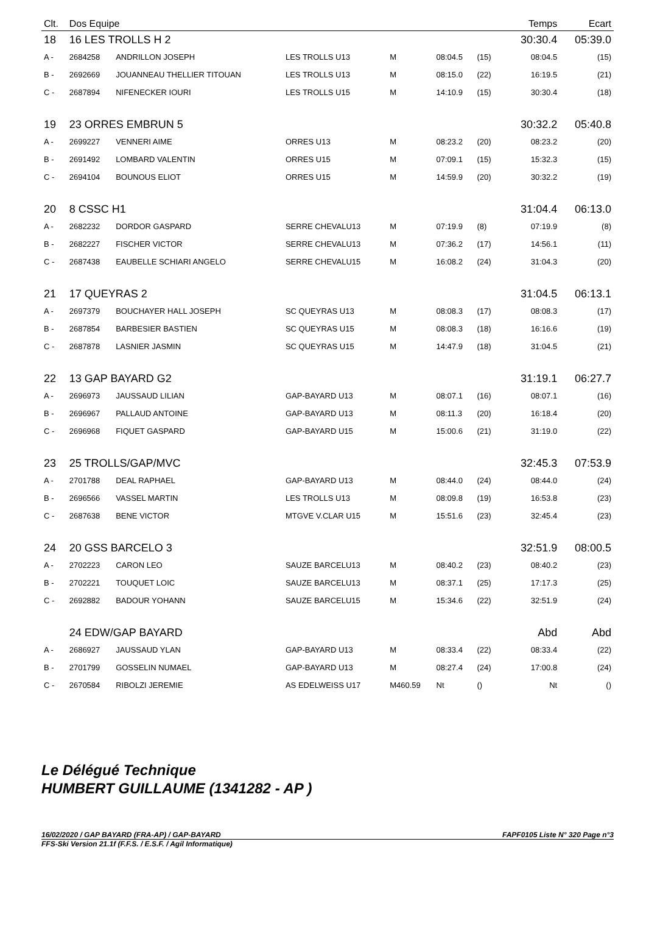| Clt. | Dos Equipe | | | | | | | Temps | Ecart |
| --- | --- | --- | --- | --- | --- | --- | --- | --- | --- |
| 18 | 16 LES TROLLS H 2 | | | | | | | 30:30.4 | 05:39.0 |
| A - | 2684258 | ANDRILLON JOSEPH | LES TROLLS U13 | M | 08:04.5 | (15) | | 08:04.5 | (15) |
| B - | 2692669 | JOUANNEAU THELLIER TITOUAN | LES TROLLS U13 | M | 08:15.0 | (22) | | 16:19.5 | (21) |
| C - | 2687894 | NIFENECKER IOURI | LES TROLLS U15 | M | 14:10.9 | (15) | | 30:30.4 | (18) |
| 19 | 23 ORRES EMBRUN 5 | | | | | | | 30:32.2 | 05:40.8 |
| A - | 2699227 | VENNERI AIME | ORRES U13 | M | 08:23.2 | (20) | | 08:23.2 | (20) |
| B - | 2691492 | LOMBARD VALENTIN | ORRES U15 | M | 07:09.1 | (15) | | 15:32.3 | (15) |
| C - | 2694104 | BOUNOUS ELIOT | ORRES U15 | M | 14:59.9 | (20) | | 30:32.2 | (19) |
| 20 | 8 CSSC H1 | | | | | | | 31:04.4 | 06:13.0 |
| A - | 2682232 | DORDOR GASPARD | SERRE CHEVALU13 | M | 07:19.9 | (8) | | 07:19.9 | (8) |
| B - | 2682227 | FISCHER VICTOR | SERRE CHEVALU13 | M | 07:36.2 | (17) | | 14:56.1 | (11) |
| C - | 2687438 | EAUBELLE SCHIARI ANGELO | SERRE CHEVALU15 | M | 16:08.2 | (24) | | 31:04.3 | (20) |
| 21 | 17 QUEYRAS 2 | | | | | | | 31:04.5 | 06:13.1 |
| A - | 2697379 | BOUCHAYER HALL JOSEPH | SC QUEYRAS U13 | M | 08:08.3 | (17) | | 08:08.3 | (17) |
| B - | 2687854 | BARBESIER BASTIEN | SC QUEYRAS U15 | M | 08:08.3 | (18) | | 16:16.6 | (19) |
| C - | 2687878 | LASNIER JASMIN | SC QUEYRAS U15 | M | 14:47.9 | (18) | | 31:04.5 | (21) |
| 22 | 13 GAP BAYARD G2 | | | | | | | 31:19.1 | 06:27.7 |
| A - | 2696973 | JAUSSAUD LILIAN | GAP-BAYARD U13 | M | 08:07.1 | (16) | | 08:07.1 | (16) |
| B - | 2696967 | PALLAUD ANTOINE | GAP-BAYARD U13 | M | 08:11.3 | (20) | | 16:18.4 | (20) |
| C - | 2696968 | FIQUET GASPARD | GAP-BAYARD U15 | M | 15:00.6 | (21) | | 31:19.0 | (22) |
| 23 | 25 TROLLS/GAP/MVC | | | | | | | 32:45.3 | 07:53.9 |
| A - | 2701788 | DEAL RAPHAEL | GAP-BAYARD U13 | M | 08:44.0 | (24) | | 08:44.0 | (24) |
| B - | 2696566 | VASSEL MARTIN | LES TROLLS U13 | M | 08:09.8 | (19) | | 16:53.8 | (23) |
| C - | 2687638 | BENE VICTOR | MTGVE V.CLAR U15 | M | 15:51.6 | (23) | | 32:45.4 | (23) |
| 24 | 20 GSS BARCELO 3 | | | | | | | 32:51.9 | 08:00.5 |
| A - | 2702223 | CARON LEO | SAUZE BARCELU13 | M | 08:40.2 | (23) | | 08:40.2 | (23) |
| B - | 2702221 | TOUQUET LOIC | SAUZE BARCELU13 | M | 08:37.1 | (25) | | 17:17.3 | (25) |
| C - | 2692882 | BADOUR YOHANN | SAUZE BARCELU15 | M | 15:34.6 | (22) | | 32:51.9 | (24) |
| | 24 EDW/GAP BAYARD | | | | | | | Abd | Abd |
| A - | 2686927 | JAUSSAUD YLAN | GAP-BAYARD U13 | M | 08:33.4 | (22) | | 08:33.4 | (22) |
| B - | 2701799 | GOSSELIN NUMAEL | GAP-BAYARD U13 | M | 08:27.4 | (24) | | 17:00.8 | (24) |
| C - | 2670584 | RIBOLZI JEREMIE | AS EDELWEISS U17 | M460.59 | Nt | () | | Nt | () |
Le Délégué Technique
HUMBERT GUILLAUME (1341282 - AP )
16/02/2020 / GAP BAYARD (FRA-AP) / GAP-BAYARD FAPF0105 Liste N° 320 Page n°3
FFS-Ski Version 21.1f (F.F.S. / E.S.F. / Agil Informatique)